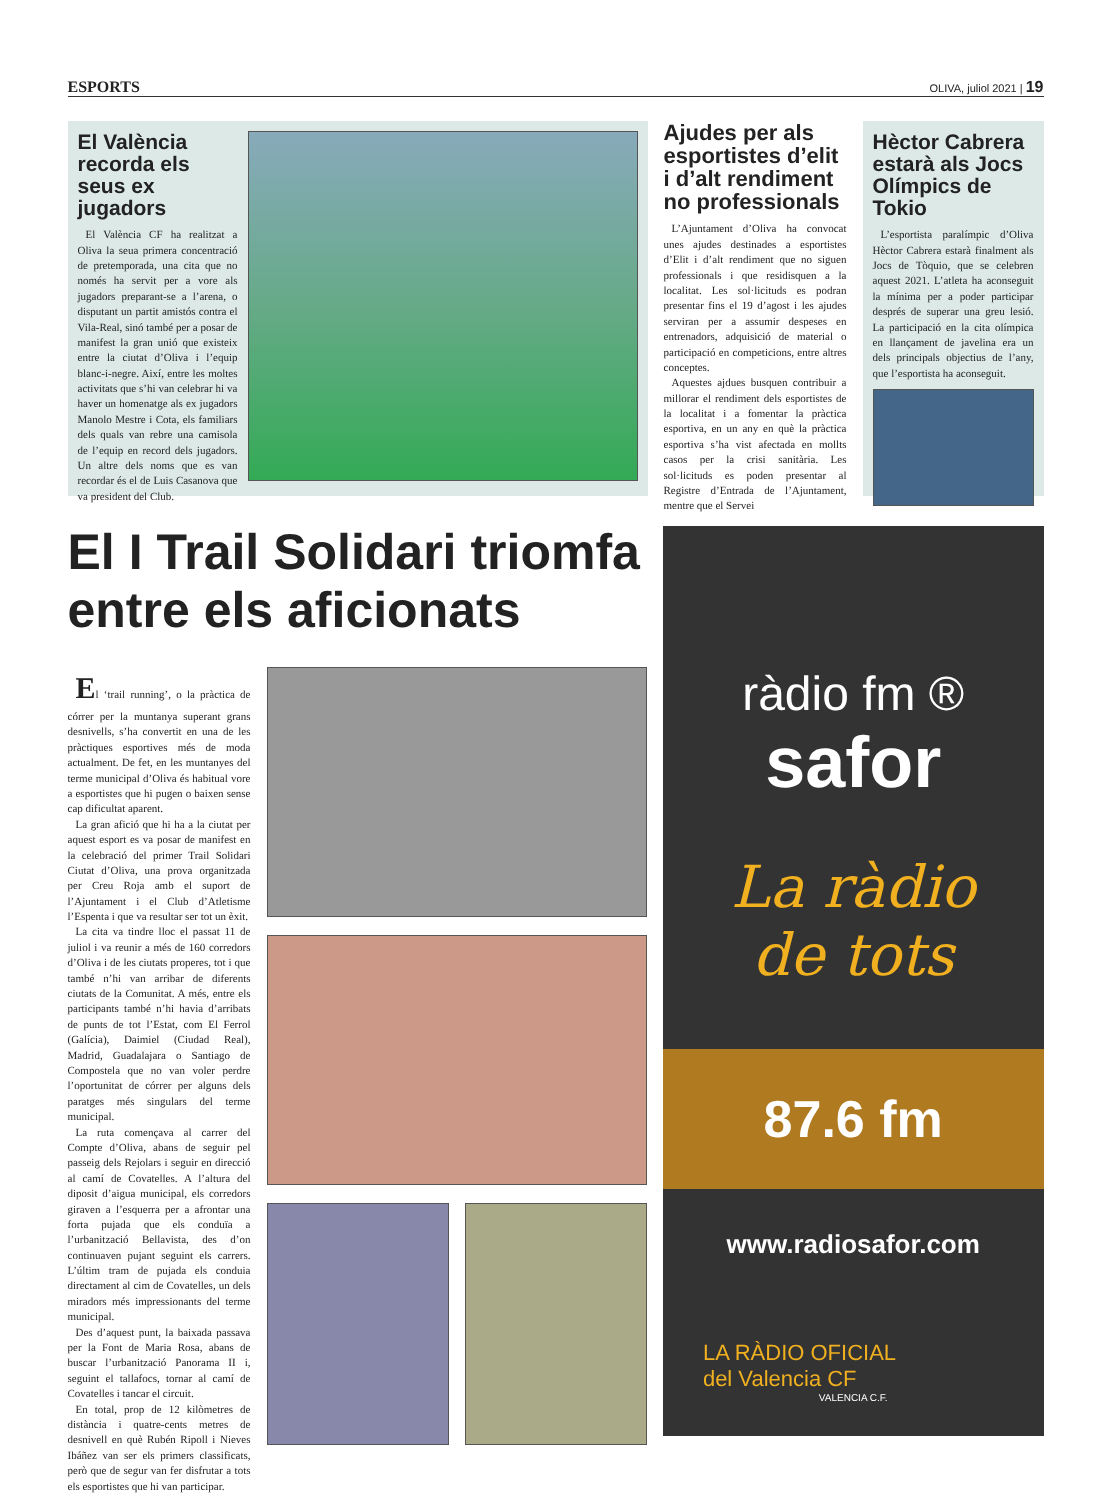ESPORTS OLIVA, juliol 2021 | 19
El València recorda els seus ex jugadors
El València CF ha realitzat a Oliva la seua primera concentració de pretemporada, una cita que no només ha servit per a vore als jugadors preparant-se a l’arena, o disputant un partit amistós contra el Vila-Real, sinó també per a posar de manifest la gran unió que existeix entre la ciutat d’Oliva i l’equip blanc-i-negre. Així, entre les moltes activitats que s’hi van celebrar hi va haver un homenatge als ex jugadors Manolo Mestre i Cota, els familiars dels quals van rebre una camisola de l’equip en record dels jugadors. Un altre dels noms que es van recordar és el de Luis Casanova que va president del Club.
Ajudes per als esportistes d’elit i d’alt rendiment no professionals
L’Ajuntament d’Oliva ha convocat unes ajudes destinades a esportistes d’Elit i d’alt rendiment que no siguen professionals i que residisquen a la localitat. Les sol·licituds es podran presentar fins el 19 d’agost i les ajudes serviran per a assumir despeses en entrenadors, adquisició de material o participació en competicions, entre altres conceptes.
Aquestes ajdues busquen contribuir a millorar el rendiment dels esportistes de la localitat i a fomentar la pràctica esportiva, en un any en què la pràctica esportiva s’ha vist afectada en mollts casos per la crisi sanitària. Les sol·licituds es poden presentar al Registre d’Entrada de l’Ajuntament, mentre que el Servei
Hèctor Cabrera estarà als Jocs Olímpics de Tokio
L’esportista paralímpic d’Oliva Hèctor Cabrera estarà finalment als Jocs de Tòquio, que se celebren aquest 2021. L’atleta ha aconseguit la mínima per a poder participar després de superar una greu lesió. La participació en la cita olímpica en llançament de javelina era un dels principals objectius de l’any, que l’esportista ha aconseguit.
El I Trail Solidari triomfa entre els aficionats
El ‘trail running’, o la pràctica de córrer per la muntanya superant grans desnivells, s’ha convertit en una de les pràctiques esportives més de moda actualment. De fet, en les muntanyes del terme municipal d’Oliva és habitual vore a esportistes que hi pugen o baixen sense cap dificultat aparent.
La gran afició que hi ha a la ciutat per aquest esport es va posar de manifest en la celebració del primer Trail Solidari Ciutat d’Oliva, una prova organitzada per Creu Roja amb el suport de l’Ajuntament i el Club d’Atletisme l’Espenta i que va resultar ser tot un èxit.
La cita va tindre lloc el passat 11 de juliol i va reunir a més de 160 corredors d’Oliva i de les ciutats properes, tot i que també n’hi van arribar de diferents ciutats de la Comunitat. A més, entre els participants també n’hi havia d’arribats de punts de tot l’Estat, com El Ferrol (Galícia), Daimiel (Ciudad Real), Madrid, Guadalajara o Santiago de Compostela que no van voler perdre l’oportunitat de córrer per alguns dels paratges més singulars del terme municipal.
La ruta començava al carrer del Compte d’Oliva, abans de seguir pel passeig dels Rejolars i seguir en direcció al camí de Covatelles. A l’altura del diposit d’aigua municipal, els corredors giraven a l’esquerra per a afrontar una forta pujada que els conduïa a l’urbanització Bellavista, des d’on continuaven pujant seguint els carrers. L’últim tram de pujada els conduia directament al cim de Covatelles, un dels miradors més impressionants del terme municipal.
Des d’aquest punt, la baixada passava per la Font de Maria Rosa, abans de buscar l’urbanització Panorama II i, seguint el tallafocs, tornar al camí de Covatelles i tancar el circuit.
En total, prop de 12 kilòmetres de distància i quatre-cents metres de desnivell en què Rubén Ripoll i Nieves Ibáñez van ser els primers classificats, però que de segur van fer disfrutar a tots els esportistes que hi van participar.
ràdio fm ®
safor
La ràdio
de tots
87.6 fm
www.radiosafor.com
LA RÀDIO OFICIAL
del Valencia CF
VALENCIA C.F.